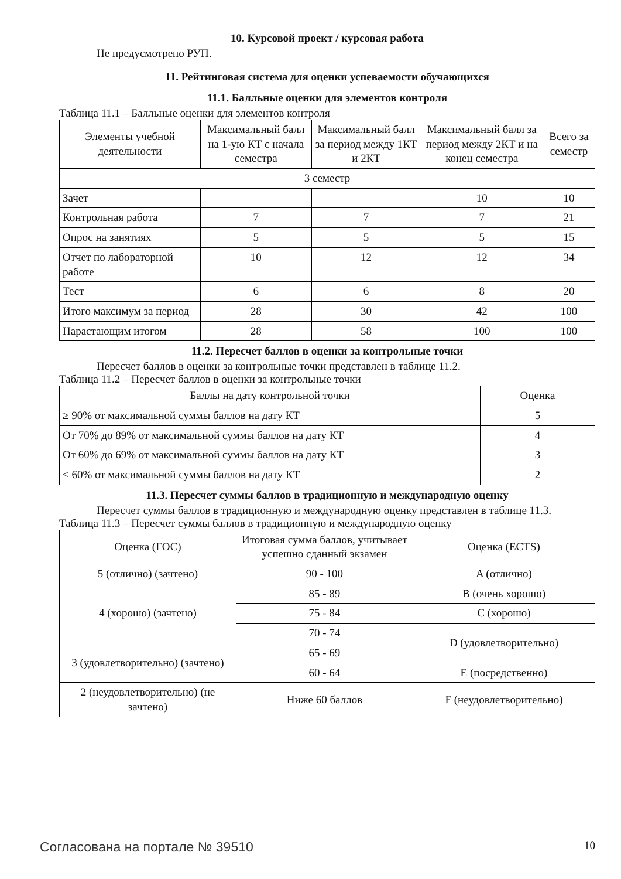10. Курсовой проект / курсовая работа
Не предусмотрено РУП.
11. Рейтинговая система для оценки успеваемости обучающихся
11.1. Балльные оценки для элементов контроля
Таблица 11.1 – Балльные оценки для элементов контроля
| Элементы учебной деятельности | Максимальный балл на 1-ую КТ с начала семестра | Максимальный балл за период между 1КТ и 2КТ | Максимальный балл за период между 2КТ и на конец семестра | Всего за семестр |
| --- | --- | --- | --- | --- |
| 3 семестр | | | | |
| Зачет | | | 10 | 10 |
| Контрольная работа | 7 | 7 | 7 | 21 |
| Опрос на занятиях | 5 | 5 | 5 | 15 |
| Отчет по лабораторной работе | 10 | 12 | 12 | 34 |
| Тест | 6 | 6 | 8 | 20 |
| Итого максимум за период | 28 | 30 | 42 | 100 |
| Нарастающим итогом | 28 | 58 | 100 | 100 |
11.2. Пересчет баллов в оценки за контрольные точки
Пересчет баллов в оценки за контрольные точки представлен в таблице 11.2.
Таблица 11.2 – Пересчет баллов в оценки за контрольные точки
| Баллы на дату контрольной точки | Оценка |
| --- | --- |
| ≥ 90% от максимальной суммы баллов на дату КТ | 5 |
| От 70% до 89% от максимальной суммы баллов на дату КТ | 4 |
| От 60% до 69% от максимальной суммы баллов на дату КТ | 3 |
| < 60% от максимальной суммы баллов на дату КТ | 2 |
11.3. Пересчет суммы баллов в традиционную и международную оценку
Пересчет суммы баллов в традиционную и международную оценку представлен в таблице 11.3.
Таблица 11.3 – Пересчет суммы баллов в традиционную и международную оценку
| Оценка (ГОС) | Итоговая сумма баллов, учитывает успешно сданный экзамен | Оценка (ECTS) |
| --- | --- | --- |
| 5 (отлично) (зачтено) | 90 - 100 | A (отлично) |
| 4 (хорошо) (зачтено) | 85 - 89 | B (очень хорошо) |
| | 75 - 84 | C (хорошо) |
| | 70 - 74 | D (удовлетворительно) |
| 3 (удовлетворительно) (зачтено) | 65 - 69 | |
| | 60 - 64 | E (посредственно) |
| 2 (неудовлетворительно) (не зачтено) | Ниже 60 баллов | F (неудовлетворительно) |
Согласована на портале № 39510 10